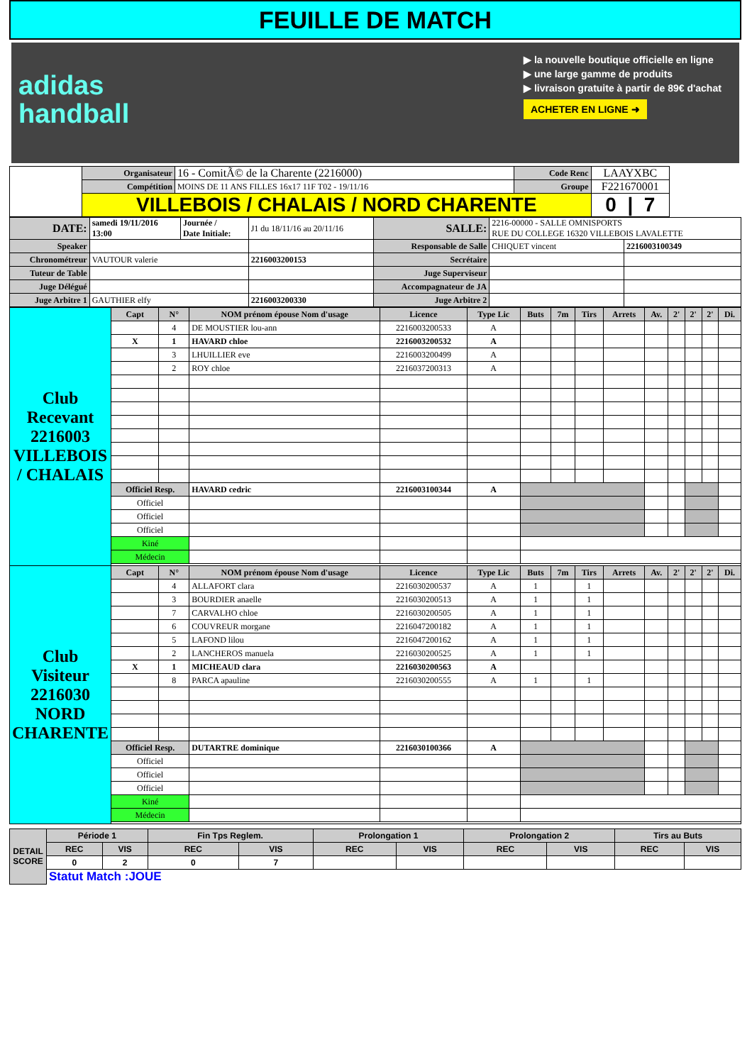FEUILLE DE MATCH
adidas
handball
▶ la nouvelle boutique officielle en ligne
▶ une large gamme de produits
▶ livraison gratuite à partir de 89€ d'achat
ACHETER EN LIGNE ➜
| | Organisateur | 16 - ComitÃ© de la Charente (2216000) | Code Renc | LAAYXBC | |
| | Compétition | MOINS DE 11 ANS FILLES 16x17 11F T02 - 19/11/16 | Groupe | F221670001 | |
| | VILLEBOIS / CHALAIS / NORD CHARENTE | | | 0 / 7 | |
| DATE: | samedi 19/11/2016 13:00 | Journée / Date Initiale: | J1 du 18/11/16 au 20/11/16 | SALLE: | 2216-00000 - SALLE OMNISPORTS RUE DU COLLEGE 16320 VILLEBOIS LAVALETTE | |
| Speaker | | | | Responsable de Salle | CHIQUET vincent | 2216003100349 |
| Chronométreur | VAUTOUR valerie | | 2216003200153 | Secrétaire | | |
| Tuteur de Table | | | | Juge Superviseur | | |
| Juge Délégué | | | | Accompagnateur de JA | | |
| Juge Arbitre 1 | GAUTHIER elfy | | 2216003200330 | Juge Arbitre 2 | | |
| Club Recevant 2216003 VILLEBOIS / CHALAIS | Capt | N° | NOM prénom épouse Nom d'usage | Licence | Type Lic | Buts | 7m | Tirs | Arrets | Av. | 2' | 2' | 2' | Di. |
| | | 4 | DE MOUSTIER lou-ann | 2216003200533 | A | | | | | | | | | |
| | X | 1 | HAVARD chloe | 2216003200532 | A | | | | | | | | | |
| | | 3 | LHUILLIER eve | 2216003200499 | A | | | | | | | | | |
| | | 2 | ROY chloe | 2216037200313 | A | | | | | | | | | |
| | Officiel Resp. | | HAVARD cedric | 2216003100344 | A | | | | | | | | | |
| | Officiel | | | | | | | | | | | | | |
| | Officiel | | | | | | | | | | | | | |
| | Officiel | | | | | | | | | | | | | |
| | Kiné | | | | | | | | | | | | | |
| | Médecin | | | | | | | | | | | | | |
| Club Visiteur 2216030 NORD CHARENTE | Capt | N° | NOM prénom épouse Nom d'usage | Licence | Type Lic | Buts | 7m | Tirs | Arrets | Av. | 2' | 2' | 2' | Di. |
| | | 4 | ALLAFORT clara | 2216030200537 | A | 1 | | 1 | | | | | | |
| | | 3 | BOURDIER anaelle | 2216030200513 | A | 1 | | 1 | | | | | | |
| | | 7 | CARVALHO chloe | 2216030200505 | A | 1 | | 1 | | | | | | |
| | | 6 | COUVREUR morgane | 2216047200182 | A | 1 | | 1 | | | | | | |
| | | 5 | LAFOND lilou | 2216047200162 | A | 1 | | 1 | | | | | | |
| | | 2 | LANCHEROS manuela | 2216030200525 | A | 1 | | 1 | | | | | | |
| | X | 1 | MICHEAUD clara | 2216030200563 | A | | | | | | | | | |
| | | 8 | PARCA apauline | 2216030200555 | A | 1 | | 1 | | | | | | |
| | Officiel Resp. | | DUTARTRE dominique | 2216030100366 | A | | | | | | | | | |
| | Officiel | | | | | | | | | | | | | |
| | Officiel | | | | | | | | | | | | | |
| | Officiel | | | | | | | | | | | | | |
| | Kiné | | | | | | | | | | | | | |
| | Médecin | | | | | | | | | | | | | |
| DETAIL SCORE | Période 1 | | Fin Tps Reglem. | | Prolongation 1 | | Prolongation 2 | | Tirs au Buts | |
| | REC | VIS | REC | VIS | REC | VIS | REC | VIS | REC | VIS |
| | 0 | 2 | 0 | 7 | | | | | | |
| | Statut Match :JOUE | | | | | | | | | |